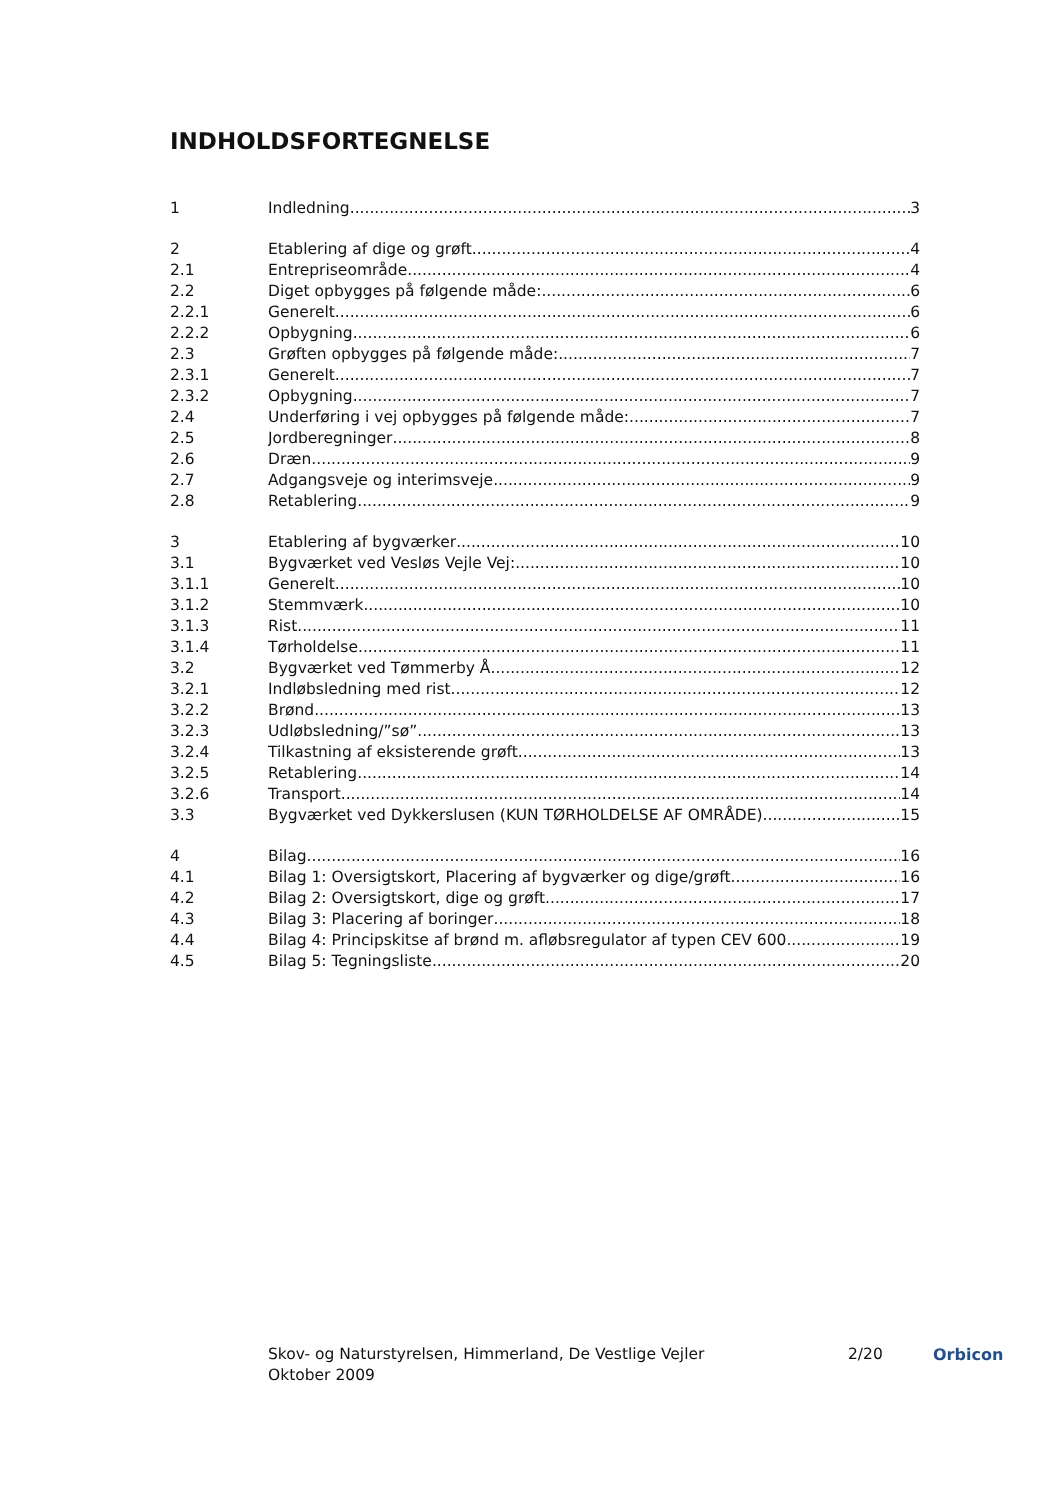INDHOLDSFORTEGNELSE
1 Indledning 3
2 Etablering af dige og grøft 4
2.1 Entrepriseområde 4
2.2 Diget opbygges på følgende måde: 6
2.2.1 Generelt 6
2.2.2 Opbygning 6
2.3 Grøften opbygges på følgende måde: 7
2.3.1 Generelt 7
2.3.2 Opbygning 7
2.4 Underføring i vej opbygges på følgende måde: 7
2.5 Jordberegninger 8
2.6 Dræn 9
2.7 Adgangsveje og interimsveje 9
2.8 Retablering 9
3 Etablering af bygværker 10
3.1 Bygværket ved Vesløs Vejle Vej: 10
3.1.1 Generelt 10
3.1.2 Stemmværk 10
3.1.3 Rist 11
3.1.4 Tørholdelse 11
3.2 Bygværket ved Tømmerby Å 12
3.2.1 Indløbsledning med rist 12
3.2.2 Brønd 13
3.2.3 Udløbsledning/”sø” 13
3.2.4 Tilkastning af eksisterende grøft 13
3.2.5 Retablering 14
3.2.6 Transport 14
3.3 Bygværket ved Dykkerslusen (KUN TØRHOLDELSE AF OMRÅDE) 15
4 Bilag 16
4.1 Bilag 1: Oversigtskort, Placering af bygværker og dige/grøft 16
4.2 Bilag 2: Oversigtskort, dige og grøft 17
4.3 Bilag 3: Placering af boringer 18
4.4 Bilag 4: Principskitse af brønd m. afløbsregulator af typen CEV 600 19
4.5 Bilag 5: Tegningsliste 20
Skov- og Naturstyrelsen, Himmerland, De Vestlige Vejler
Oktober 2009
2/20 Orbicon